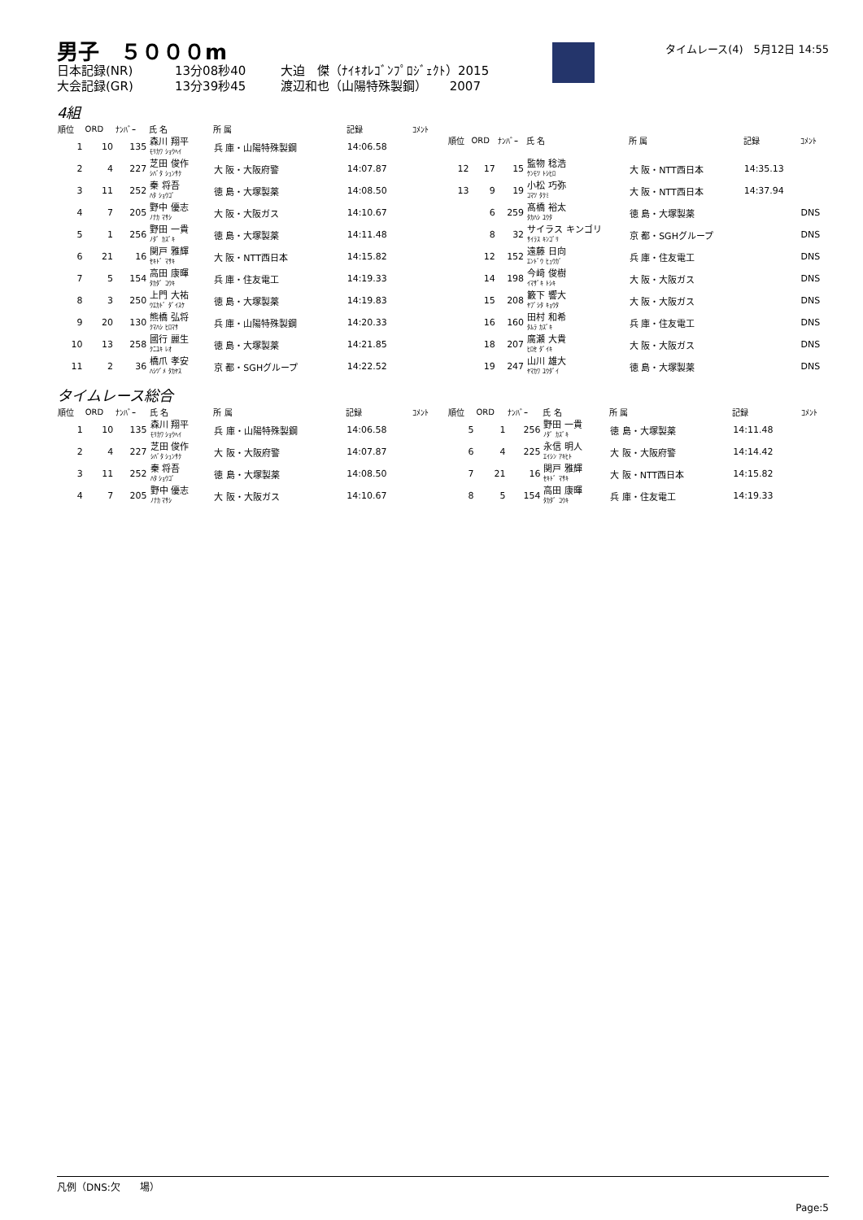男子　５０００m
日本記録(NR) 13分08秒40 大迫　傑（ﾅｲｷｵﾚｺﾞﾝﾌﾟﾛｼﾞｪｸﾄ）2015
大会記録(GR) 13分39秒45 渡辺和也（山陽特殊製鋼）　　 2007
タイムレース(4)　5月12日 14:55
4組
| 順位 | ORD | ﾅﾝﾊﾞｰ | 氏 名 | 所 属 | 記録 | ｺﾒﾝﾄ |
| --- | --- | --- | --- | --- | --- | --- |
| 1 | 10 | 135 | 森川 翔平 ﾓﾘｶﾜ ｼｮｳﾍｲ | 兵 庫・山陽特殊製鋼 | 14:06.58 | |
| 2 | 4 | 227 | 芝田 俊作 ｼﾊﾞﾀ ｼｭﾝｻｸ | 大 阪・大阪府警 | 14:07.87 | |
| 3 | 11 | 252 | 秦 将吾 ﾊﾀ ｼｮｳｺﾞ | 徳 島・大塚製薬 | 14:08.50 | |
| 4 | 7 | 205 | 野中 優志 ﾉﾅｶ ﾏｻｼ | 大 阪・大阪ガス | 14:10.67 | |
| 5 | 1 | 256 | 野田 一貴 ﾉﾀﾞ ｶｽﾞｷ | 徳 島・大塚製薬 | 14:11.48 | |
| 6 | 21 | 16 | 関戸 雅輝 ｾｷﾄﾞ ﾏｻｷ | 大 阪・NTT西日本 | 14:15.82 | |
| 7 | 5 | 154 | 高田 康暉 ﾀｶﾀﾞ ｺｳｷ | 兵 庫・住友電工 | 14:19.33 | |
| 8 | 3 | 250 | 上門 大祐 ｳｴｶﾄﾞ ﾀﾞｲｽｹ | 徳 島・大塚製薬 | 14:19.83 | |
| 9 | 20 | 130 | 熊橋 弘将 ｸﾏﾊｼ ﾋﾛﾏｻ | 兵 庫・山陽特殊製鋼 | 14:20.33 | |
| 10 | 13 | 258 | 國行 麗生 ｸﾆﾕｷ ﾚｵ | 徳 島・大塚製薬 | 14:21.85 | |
| 11 | 2 | 36 | 橋爪 孝安 ﾊｼﾂﾞﾒ ﾀｶﾔｽ | 京 都・SGHグループ | 14:22.52 | |
| 順位 | ORD | ﾅﾝﾊﾞｰ | 氏 名 | 所 属 | 記録 | ｺﾒﾝﾄ |
| --- | --- | --- | --- | --- | --- | --- |
| 12 | 17 | 15 | 監物 稔浩 ｹﾝﾓﾂ ﾄｼﾋﾛ | 大 阪・NTT西日本 | 14:35.13 | |
| 13 | 9 | 19 | 小松 巧弥 ｺﾏﾂ ﾀｸﾐ | 大 阪・NTT西日本 | 14:37.94 | |
| | 6 | 259 | 髙橋 裕太 ﾀｶﾊｼ ﾕｳﾀ | 徳 島・大塚製薬 | | DNS |
| | 8 | 32 | サイラス キンゴリ ｻｲﾗｽ ｷﾝｺﾞﾘ | 京 都・SGHグループ | | DNS |
| | 12 | 152 | 遠藤 日向 ｴﾝﾄﾞｳ ﾋｭｳｶﾞ | 兵 庫・住友電工 | | DNS |
| | 14 | 198 | 今﨑 俊樹 ｲﾏｻﾞｷ ﾄｼｷ | 大 阪・大阪ガス | | DNS |
| | 15 | 208 | 籔下 響大 ﾔﾌﾞｼﾀ ｷｮｳﾀ | 大 阪・大阪ガス | | DNS |
| | 16 | 160 | 田村 和希 ﾀﾑﾗ ｶｽﾞｷ | 兵 庫・住友電工 | | DNS |
| | 18 | 207 | 廣瀬 大貴 ﾋﾛｾ ﾀﾞｲｷ | 大 阪・大阪ガス | | DNS |
| | 19 | 247 | 山川 雄大 ﾔﾏｶﾜ ﾕｳﾀﾞｲ | 徳 島・大塚製薬 | | DNS |
タイムレース総合
| 順位 | ORD | ﾅﾝﾊﾞｰ | 氏 名 | 所 属 | 記録 | ｺﾒﾝﾄ |
| --- | --- | --- | --- | --- | --- | --- |
| 1 | 10 | 135 | 森川 翔平 ﾓﾘｶﾜ ｼｮｳﾍｲ | 兵 庫・山陽特殊製鋼 | 14:06.58 | |
| 2 | 4 | 227 | 芝田 俊作 ｼﾊﾞﾀ ｼｭﾝｻｸ | 大 阪・大阪府警 | 14:07.87 | |
| 3 | 11 | 252 | 秦 将吾 ﾊﾀ ｼｮｳｺﾞ | 徳 島・大塚製薬 | 14:08.50 | |
| 4 | 7 | 205 | 野中 優志 ﾉﾅｶ ﾏｻｼ | 大 阪・大阪ガス | 14:10.67 | |
| 順位 | ORD | ﾅﾝﾊﾞｰ | 氏 名 | 所 属 | 記録 | ｺﾒﾝﾄ |
| --- | --- | --- | --- | --- | --- | --- |
| 5 | 1 | 256 | 野田 一貴 ﾉﾀﾞ ｶｽﾞｷ | 徳 島・大塚製薬 | 14:11.48 | |
| 6 | 4 | 225 | 永信 明人 ｴｲｼﾝ ｱｷﾋﾄ | 大 阪・大阪府警 | 14:14.42 | |
| 7 | 21 | 16 | 関戸 雅輝 ｾｷﾄﾞ ﾏｻｷ | 大 阪・NTT西日本 | 14:15.82 | |
| 8 | 5 | 154 | 高田 康暉 ﾀｶﾀﾞ ｺｳｷ | 兵 庫・住友電工 | 14:19.33 | |
凡例（DNS:欠　　場）
Page:5